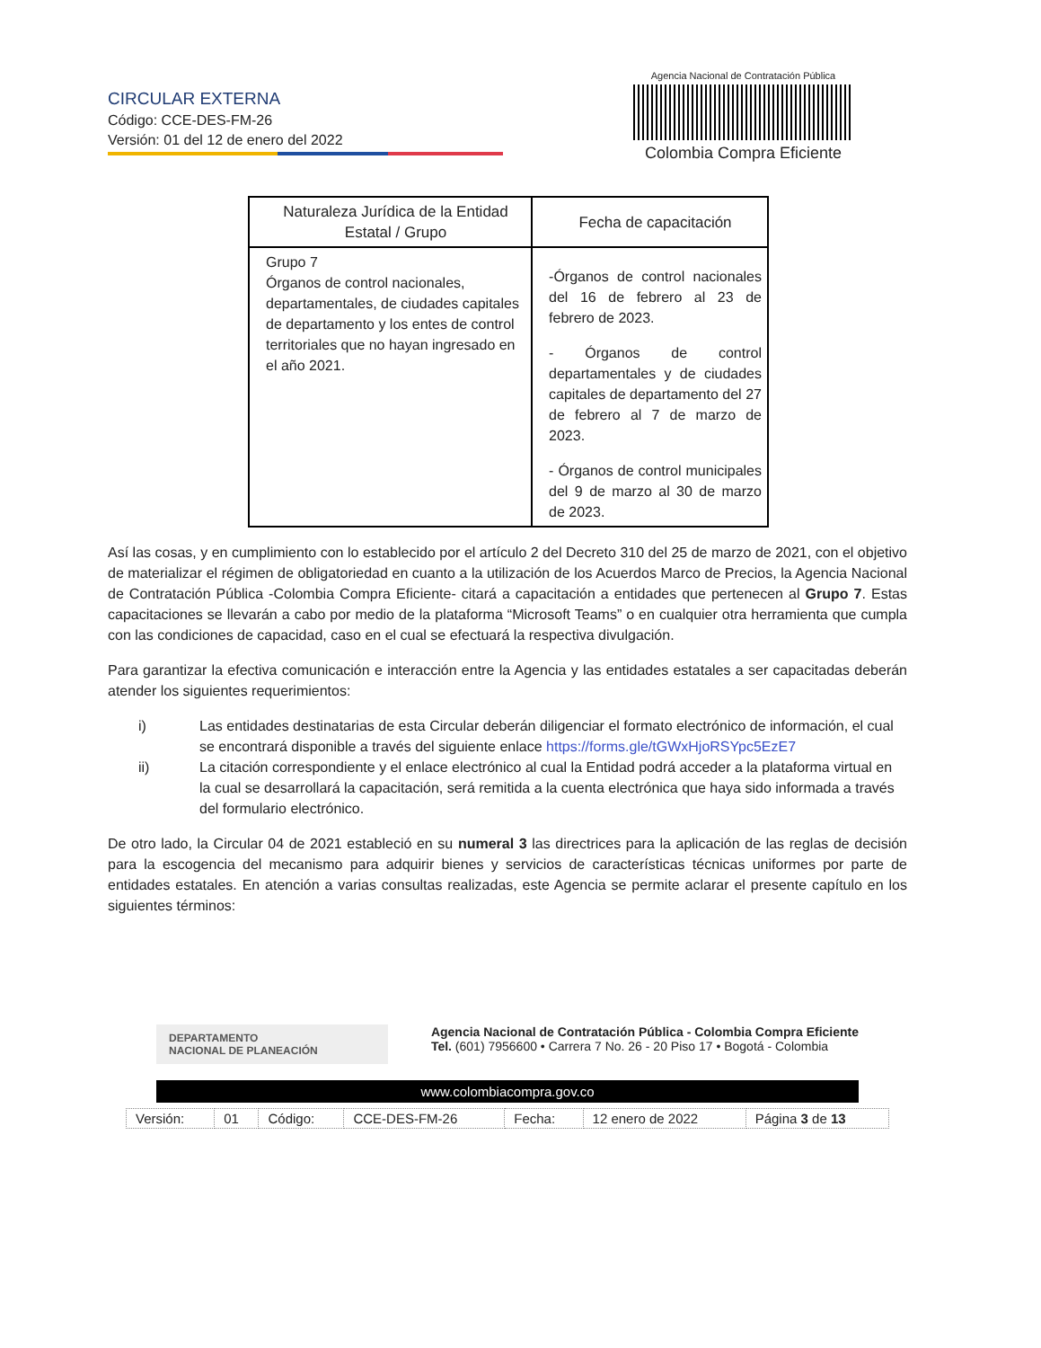CIRCULAR EXTERNA
Código: CCE-DES-FM-26
Versión: 01 del 12 de enero del 2022
Agencia Nacional de Contratación Pública
Colombia Compra Eficiente
| Naturaleza Jurídica de la Entidad Estatal / Grupo | Fecha de capacitación |
| --- | --- |
| Grupo 7 Órganos de control nacionales, departamentales, de ciudades capitales de departamento y los entes de control territoriales que no hayan ingresado en el año 2021. | -Órganos de control nacionales del 16 de febrero al 23 de febrero de 2023. - Órganos de control departamentales y de ciudades capitales de departamento del 27 de febrero al 7 de marzo de 2023. - Órganos de control municipales del 9 de marzo al 30 de marzo de 2023. |
Así las cosas, y en cumplimiento con lo establecido por el artículo 2 del Decreto 310 del 25 de marzo de 2021, con el objetivo de materializar el régimen de obligatoriedad en cuanto a la utilización de los Acuerdos Marco de Precios, la Agencia Nacional de Contratación Pública -Colombia Compra Eficiente- citará a capacitación a entidades que pertenecen al Grupo 7. Estas capacitaciones se llevarán a cabo por medio de la plataforma “Microsoft Teams” o en cualquier otra herramienta que cumpla con las condiciones de capacidad, caso en el cual se efectuará la respectiva divulgación.
Para garantizar la efectiva comunicación e interacción entre la Agencia y las entidades estatales a ser capacitadas deberán atender los siguientes requerimientos:
i) Las entidades destinatarias de esta Circular deberán diligenciar el formato electrónico de información, el cual se encontrará disponible a través del siguiente enlace https://forms.gle/tGWxHjoRSYpc5EzE7
ii) La citación correspondiente y el enlace electrónico al cual la Entidad podrá acceder a la plataforma virtual en la cual se desarrollará la capacitación, será remitida a la cuenta electrónica que haya sido informada a través del formulario electrónico.
De otro lado, la Circular 04 de 2021 estableció en su numeral 3 las directrices para la aplicación de las reglas de decisión para la escogencia del mecanismo para adquirir bienes y servicios de características técnicas uniformes por parte de entidades estatales. En atención a varias consultas realizadas, este Agencia se permite aclarar el presente capítulo en los siguientes términos:
DEPARTAMENTO
NACIONAL DE PLANEACIÓN
Agencia Nacional de Contratación Pública - Colombia Compra Eficiente
Tel. (601) 7956600 • Carrera 7 No. 26 - 20 Piso 17 • Bogotá - Colombia
www.colombiacompra.gov.co
| Versión: | 01 | Código: | CCE-DES-FM-26 | Fecha: | 12 enero de 2022 | Página 3 de 13 |